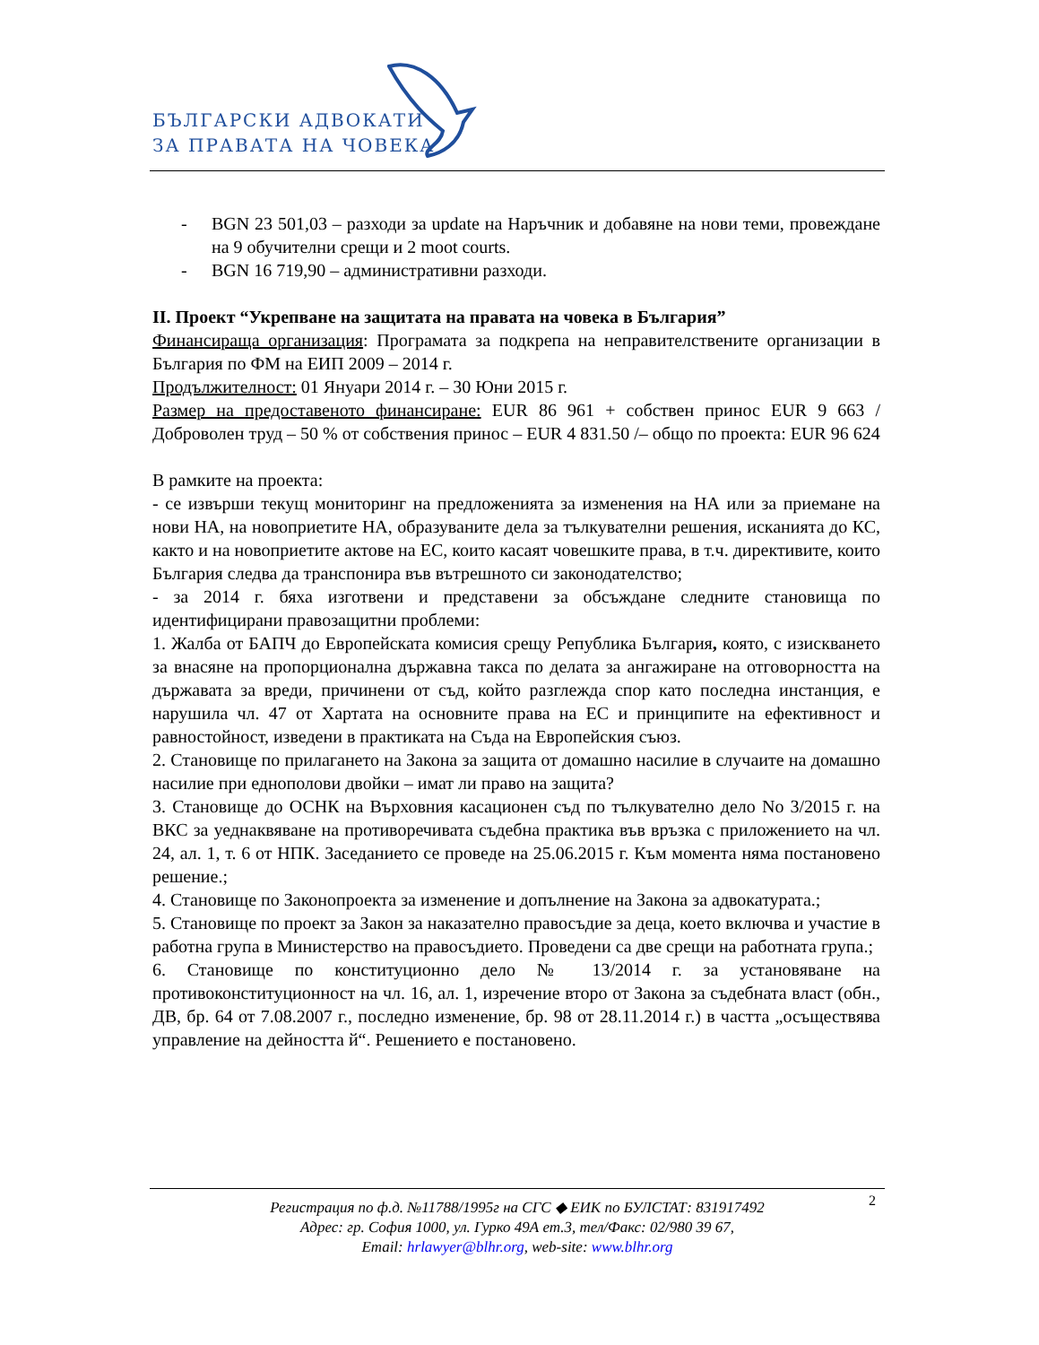БЪЛГАРСКИ АДВОКАТИ
ЗА ПРАВАТА НА ЧОВЕКА
- BGN 23 501,03 – разходи за update на Наръчник и добавяне на нови теми, провеждане на 9 обучителни срещи и 2 moot courts.
- BGN 16 719,90 – административни разходи.
II. Проект “Укрепване на защитата на правата на човека в България”
Финансираща организация: Програмата за подкрепа на неправителствените организации в България по ФМ на ЕИП 2009 – 2014 г.
Продължителност: 01 Януари 2014 г. – 30 Юни 2015 г.
Размер на предоставеното финансиране: EUR 86 961 + собствен принос EUR 9 663 /Доброволен труд – 50 % от собствения принос – EUR 4 831.50 /– общо по проекта: EUR 96 624
В рамките на проекта:
- се извърши текущ мониторинг на предложенията за изменения на НА или за приемане на нови НА, на новоприетите НА, образуваните дела за тълкувателни решения, исканията до КС, както и на новоприетите актове на ЕС, които касаят човешките права, в т.ч. директивите, които България следва да транспонира във вътрешното си законодателство;
- за 2014 г. бяха изготвени и представени за обсъждане следните становища по идентифицирани правозащитни проблеми:
1. Жалба от БАПЧ до Европейската комисия срещу Република България, която, с изискването за внасяне на пропорционална държавна такса по делата за ангажиране на отговорността на държавата за вреди, причинени от съд, който разглежда спор като последна инстанция, е нарушила чл. 47 от Хартата на основните права на ЕС и принципите на ефективност и равностойност, изведени в практиката на Съда на Европейския съюз.
2. Становище по прилагането на Закона за защита от домашно насилие в случаите на домашно насилие при еднополови двойки – имат ли право на защита?
3. Становище до ОСНК на Върховния касационен съд по тълкувателно дело No 3/2015 г. на ВКС за уеднаквяване на противоречивата съдебна практика във връзка с приложението на чл. 24, ал. 1, т. 6 от НПК. Заседанието се проведе на 25.06.2015 г. Към момента няма постановено решение.;
4. Становище по Законопроекта за изменение и допълнение на Закона за адвокатурата.;
5. Становище по проект за Закон за наказателно правосъдие за деца, което включва и участие в работна група в Министерство на правосъдието. Проведени са две срещи на работната група.;
6. Становище по конституционно дело № 13/2014 г. за установяване на противоконституционност на чл. 16, ал. 1, изречение второ от Закона за съдебната власт (обн., ДВ, бр. 64 от 7.08.2007 г., последно изменение, бр. 98 от 28.11.2014 г.) в частта „осъществява управление на дейността й“. Решението е постановено.
2 Регистрация по ф.д. №11788/1995г на СГС ◆ ЕИК по БУЛСТАТ: 831917492
Адрес: гр. София 1000, ул. Гурко 49А ет.3, тел/Факс: 02/980 39 67,
Email: hrlawyer@blhr.org, web-site: www.blhr.org